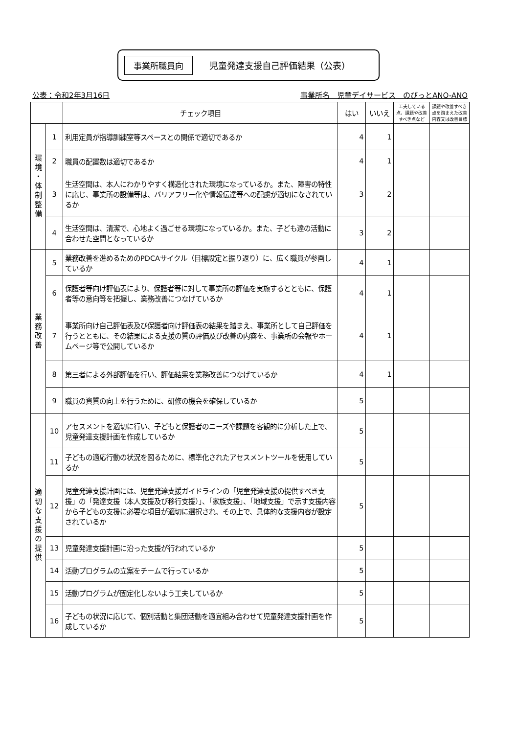事業所職員向 児童発達支援自己評価結果（公表）
公表：令和2年3月16日 事業所名　児童デイサービス　のびっとANO-ANO
| | | チェック項目 | はい | いいえ | 工夫している点、課題や改善すべき点など | 課題や改善すべき点を踏まえた改善内容又は改善目標 |
| --- | --- | --- | --- | --- | --- | --- |
| 環境・体制整備 | 1 | 利用定員が指導訓練室等スペースとの関係で適切であるか | 4 | 1 | | |
| | 2 | 職員の配置数は適切であるか | 4 | 1 | | |
| | 3 | 生活空間は、本人にわかりやすく構造化された環境になっているか。また、障害の特性に応じ、事業所の設備等は、バリアフリー化や情報伝達等への配慮が適切になされているか | 3 | 2 | | |
| | 4 | 生活空間は、清潔で、心地よく過ごせる環境になっているか。また、子ども達の活動に合わせた空間となっているか | 3 | 2 | | |
| 業務改善 | 5 | 業務改善を進めるためのPDCAサイクル（目標設定と振り返り）に、広く職員が参画しているか | 4 | 1 | | |
| | 6 | 保護者等向け評価表により、保護者等に対して事業所の評価を実施するとともに、保護者等の意向等を把握し、業務改善につなげているか | 4 | 1 | | |
| | 7 | 事業所向け自己評価表及び保護者向け評価表の結果を踏まえ、事業所として自己評価を行うとともに、その結果による支援の質の評価及び改善の内容を、事業所の会報やホームページ等で公開しているか | 4 | 1 | | |
| | 8 | 第三者による外部評価を行い、評価結果を業務改善につなげているか | 4 | 1 | | |
| | 9 | 職員の資質の向上を行うために、研修の機会を確保しているか | 5 | | | |
| 適切な支援の提供 | 10 | アセスメントを適切に行い、子どもと保護者のニーズや課題を客観的に分析した上で、児童発達支援計画を作成しているか | 5 | | | |
| | 11 | 子どもの適応行動の状況を図るために、標準化されたアセスメントツールを使用しているか | 5 | | | |
| | 12 | 児童発達支援計画には、児童発達支援ガイドラインの「児童発達支援の提供すべき支援」の「発達支援（本人支援及び移行支援）」、「家族支援」、「地域支援」で示す支援内容から子どもの支援に必要な項目が適切に選択され、その上で、具体的な支援内容が設定されているか | 5 | | | |
| | 13 | 児童発達支援計画に沿った支援が行われているか | 5 | | | |
| | 14 | 活動プログラムの立案をチームで行っているか | 5 | | | |
| | 15 | 活動プログラムが固定化しないよう工夫しているか | 5 | | | |
| | 16 | 子どもの状況に応じて、個別活動と集団活動を適宜組み合わせて児童発達支援計画を作成しているか | 5 | | | |